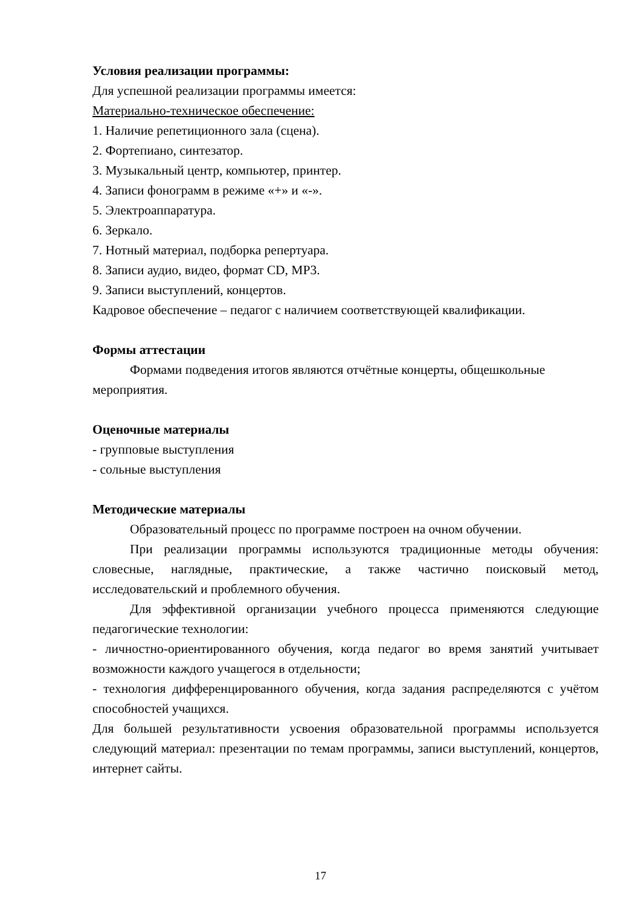Условия реализации программы:
Для успешной реализации программы имеется:
Материально-техническое обеспечение:
1. Наличие репетиционного зала (сцена).
2. Фортепиано, синтезатор.
3. Музыкальный центр, компьютер, принтер.
4. Записи фонограмм в режиме «+» и «-».
5. Электроаппаратура.
6. Зеркало.
7. Нотный материал, подборка репертуара.
8. Записи аудио, видео, формат CD, MP3.
9. Записи выступлений, концертов.
Кадровое обеспечение – педагог с наличием соответствующей квалификации.
Формы аттестации
Формами подведения итогов являются отчётные концерты, общешкольные мероприятия.
Оценочные материалы
- групповые выступления
- сольные выступления
Методические материалы
Образовательный процесс по программе построен на очном обучении.
При реализации программы используются традиционные методы обучения: словесные, наглядные, практические, а также частично поисковый метод, исследовательский и проблемного обучения.
Для эффективной организации учебного процесса применяются следующие педагогические технологии:
- личностно-ориентированного обучения, когда педагог во время занятий учитывает возможности каждого учащегося в отдельности;
- технология дифференцированного обучения, когда задания распределяются с учётом способностей учащихся.
Для большей результативности усвоения образовательной программы используется следующий материал: презентации по темам программы, записи выступлений, концертов, интернет сайты.
17